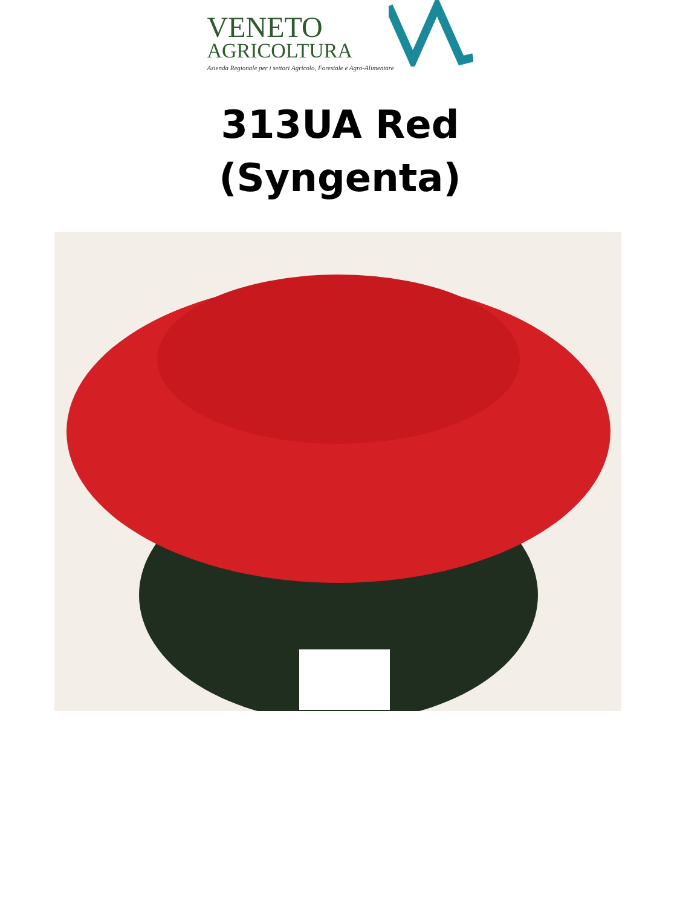VENETO
AGRICOLTURA
Azienda Regionale per i settori Agricolo, Forestale e Agro-Alimentare
313UA Red
(Syngenta)